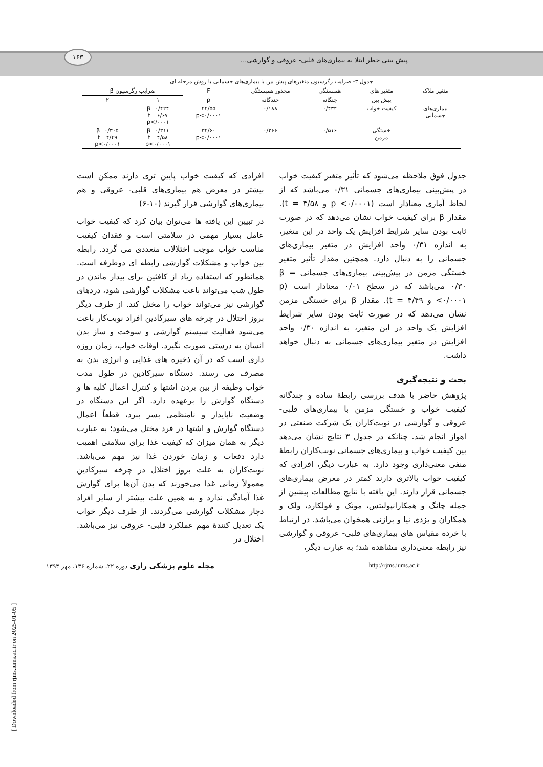۱۶۳
پیش بینی خطر ابتلا به بیماری‌های قلبی- عروقی و گوارشی...
جدول ۳- ضرایب رگرسیون متغیرهای پیش بین با بیماری‌های جسمانی با روش مرحله ای
| متغیر ملاک | متغیر های | همبستگی | مجذور همبستگی | F | ضرایب رگرسیون β | |
| --- | --- | --- | --- | --- | --- | --- |
| | پیش بین | چنگانه | چندگانه | p | ۱ | ۲ |
| بیماری‌های جسمانی | کیفیت خواب | ۰/۴۳۴ | ۰/۱۸۸ | ۴۴/۵۵ p<۰/۰۰۰۱ | β=۰/۴۲۴ t= ۶/۶۷ p</۰۰۰۱ | |
| | خستگی مزمن | ۰/۵۱۶ | ۰/۲۶۶ | ۳۴/۶۰ p<۰/۰۰۰۱ | β=۰/۳۱۱ t= ۴/۵۸ p<۰/۰۰۰۱ | β=۰/۳۰۵ t= ۴/۴۹ p<۰/۰۰۰۱ |
جدول فوق ملاحظه می‌شود که تأثیر متغیر کیفیت خواب در پیش‌بینی بیماری‌های جسمانی ۰/۳۱ می‌باشد که از لحاظ آماری معنادار است (p <۰/۰۰۰۱ و t = ۴/۵۸). مقدار β برای کیفیت خواب نشان می‌دهد که در صورت ثابت بودن سایر شرایط افزایش یک واحد در این متغیر، به اندازه ۰/۳۱ واحد افزایش در متغیر بیماری‌های جسمانی را به دنبال دارد. همچنین مقدار تأثیر متغیر خستگی مزمن در پیش‌بینی بیماری‌های جسمانی β = ۰/۳۰ می‌باشد که در سطح ۰/۰۱ معنادار است (p <۰/۰۰۰۱ و t = ۴/۴۹). مقدار β برای خستگی مزمن نشان می‌دهد که در صورت ثابت بودن سایر شرایط افزایش یک واحد در این متغیر، به اندازه ۰/۳۰ واحد افزایش در متغیر بیماری‌های جسمانی به دنبال خواهد داشت.
بحث و نتیجه‌گیری
پژوهش حاضر با هدف بررسی رابطهٔ ساده و چندگانه کیفیت خواب و خستگی مزمن با بیماری‌های قلبی- عروقی و گوارشی در نوبت‌کاران یک شرکت صنعتی در اهواز انجام شد. چنانکه در جدول ۳ نتایج نشان می‌دهد بین کیفیت خواب و بیماری‌های جسمانی نوبت‌کاران رابطهٔ منفی معنی‌داری وجود دارد. به عبارت دیگر، افرادی که کیفیت خواب بالاتری دارند کمتر در معرض بیماری‌های جسمانی قرار دارند. این یافته با نتایج مطالعات پیشین از جمله چانگ و همکارانپولیتس، مونک و فولکارد، ولک و همکاران و یزدی نیا و برازنی همخوان می‌باشد. در ارتباط با خرده مقیاس های بیماری‌های قلبی- عروقی و گوارشی نیز رابطه معنی‌داری مشاهده شد؛ به عبارت دیگر،
افرادی که کیفیت خواب پایین تری دارند ممکن است بیشتر در معرض هم بیماری‌های قلبی- عروقی و هم بیماری‌های گوارشی قرار گیرند (۱۰-۶)
در تبیین این یافته ها می‌توان بیان کرد که کیفیت خواب عامل بسیار مهمی در سلامتی است و فقدان کیفیت مناسب خواب موجب اختلالات متعددی می گردد. رابطه بین خواب و مشکلات گوارشی رابطه ای دوطرفه است. همانطور که استفاده زیاد از کافئین برای بیدار ماندن در طول شب می‌تواند باعث مشکلات گوارشی شود، دردهای گوارشی نیز می‌تواند خواب را مختل کند. از طرف دیگر بروز اختلال در چرخه های سیرکادین افراد نوبت‌کار باعث می‌شود فعالیت سیستم گوارشی و سوخت و ساز بدن انسان به درستی صورت نگیرد. اوقات خواب، زمان روزه داری است که در آن ذخیره های غذایی و انرژی بدن به مصرف می رسند. دستگاه سیرکادین در طول مدت خواب وظیفه از بین بردن اشتها و کنترل اعمال کلیه ها و دستگاه گوارش را برعهده دارد. اگر این دستگاه در وضعیت ناپایدار و نامنظمی بسر ببرد، قطعاً اعمال دستگاه گوارش و اشتها در فرد مختل می‌شود؛ به عبارت دیگر به همان میزان که کیفیت غذا برای سلامتی اهمیت دارد دفعات و زمان خوردن غذا نیز مهم می‌باشد. نوبت‌کاران به علت بروز اختلال در چرخه سیرکادین معمولاً زمانی غذا می‌خورند که بدن آن‌ها برای گوارش غذا آمادگی ندارد و به همین علت بیشتر از سایر افراد دچار مشکلات گوارشی می‌گردند. از طرف دیگر خواب یک تعدیل کنندهٔ مهم عملکرد قلبی- عروقی نیز می‌باشد. اختلال در
http://rjms.iums.ac.ir مجله علوم پزشکی رازی دوره ۲۲، شماره ۱۳۶، مهر ۱۳۹۴
[ Downloaded from rjms.iums.ac.ir on 2025-01-05 ]